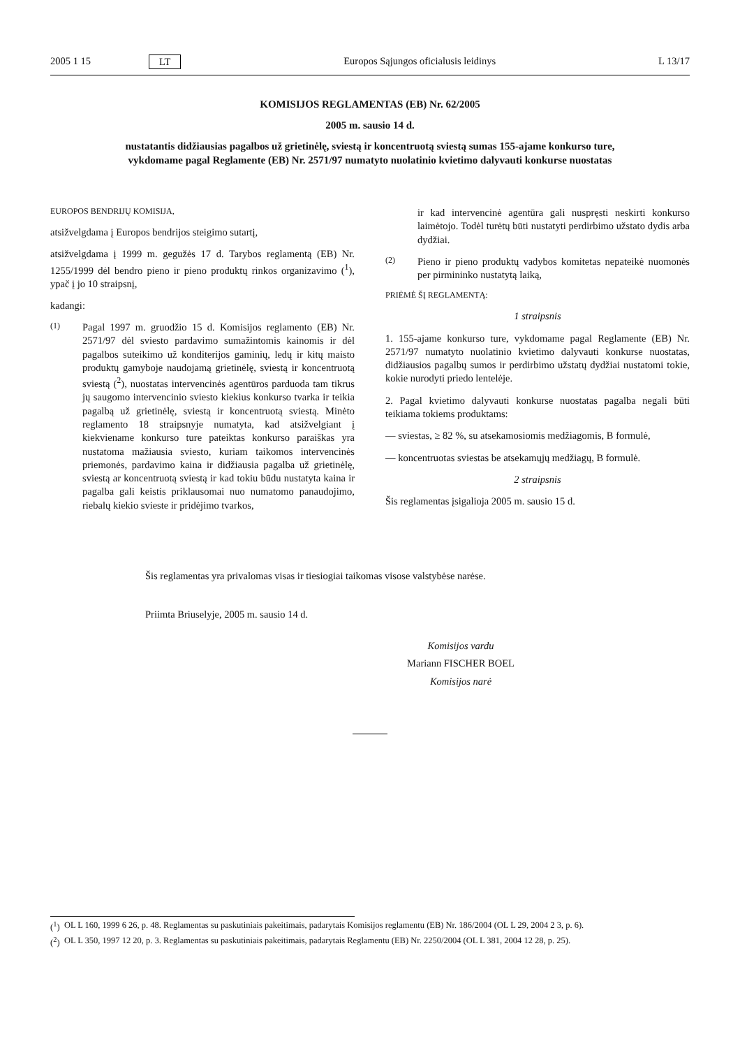2005 1 15 LT Europos Sąjungos oficialusis leidinys L 13/17
KOMISIJOS REGLAMENTAS (EB) Nr. 62/2005
2005 m. sausio 14 d.
nustatantis didžiausias pagalbos už grietinėlę, sviestą ir koncentruotą sviestą sumas 155-ajame konkurso ture, vykdomame pagal Reglamente (EB) Nr. 2571/97 numatyto nuolatinio kvietimo dalyvauti konkurse nuostatas
EUROPOS BENDRIJŲ KOMISIJA,
atsižvelgdama į Europos bendrijos steigimo sutartį,
atsižvelgdama į 1999 m. gegužės 17 d. Tarybos reglamentą (EB) Nr. 1255/1999 dėl bendro pieno ir pieno produktų rinkos organizavimo (<sup>1</sup>), ypač į jo 10 straipsnį,
kadangi:
(1)
Pagal 1997 m. gruodžio 15 d. Komisijos reglamento (EB) Nr. 2571/97 dėl sviesto pardavimo sumažintomis kainomis ir dėl pagalbos suteikimo už konditerijos gaminių, ledų ir kitų maisto produktų gamyboje naudojamą grietinėlę, sviestą ir koncentruotą sviestą (<sup>2</sup>), nuostatas intervencinės agentūros parduoda tam tikrus jų saugomo intervencinio sviesto kiekius konkurso tvarka ir teikia pagalbą už grietinėlę, sviestą ir koncentruotą sviestą. Minėto reglamento 18 straipsnyje numatyta, kad atsižvelgiant į kiekviename konkurso ture pateiktas konkurso paraiškas yra nustatoma mažiausia sviesto, kuriam taikomos intervencinės priemonės, pardavimo kaina ir didžiausia pagalba už grietinėlę, sviestą ar koncentruotą sviestą ir kad tokiu būdu nustatyta kaina ir pagalba gali keistis priklausomai nuo numatomo panaudojimo, riebalų kiekio svieste ir pridėjimo tvarkos,
ir kad intervencinė agentūra gali nuspręsti neskirti konkurso laimėtojo. Todėl turėtų būti nustatyti perdirbimo užstato dydis arba dydžiai.
(2)
Pieno ir pieno produktų vadybos komitetas nepateikė nuomonės per pirmininko nustatytą laiką,
PRIĖMĖ ŠĮ REGLAMENTĄ:
1 straipsnis
1. 155-ajame konkurso ture, vykdomame pagal Reglamente (EB) Nr. 2571/97 numatyto nuolatinio kvietimo dalyvauti konkurse nuostatas, didžiausios pagalbų sumos ir perdirbimo užstatų dydžiai nustatomi tokie, kokie nurodyti priedo lentelėje.
2. Pagal kvietimo dalyvauti konkurse nuostatas pagalba negali būti teikiama tokiems produktams:
— sviestas, ≥ 82 %, su atsekamosiomis medžiagomis, B formulė,
— koncentruotas sviestas be atsekamųjų medžiagų, B formulė.
2 straipsnis
Šis reglamentas įsigalioja 2005 m. sausio 15 d.
Šis reglamentas yra privalomas visas ir tiesiogiai taikomas visose valstybėse narėse.
Priimta Briuselyje, 2005 m. sausio 14 d.
Komisijos vardu
Mariann FISCHER BOEL
Komisijos narė
(<sup>1</sup>) OL L 160, 1999 6 26, p. 48. Reglamentas su paskutiniais pakeitimais, padarytais Komisijos reglamentu (EB) Nr. 186/2004 (OL L 29, 2004 2 3, p. 6).
(<sup>2</sup>) OL L 350, 1997 12 20, p. 3. Reglamentas su paskutiniais pakeitimais, padarytais Reglamentu (EB) Nr. 2250/2004 (OL L 381, 2004 12 28, p. 25).